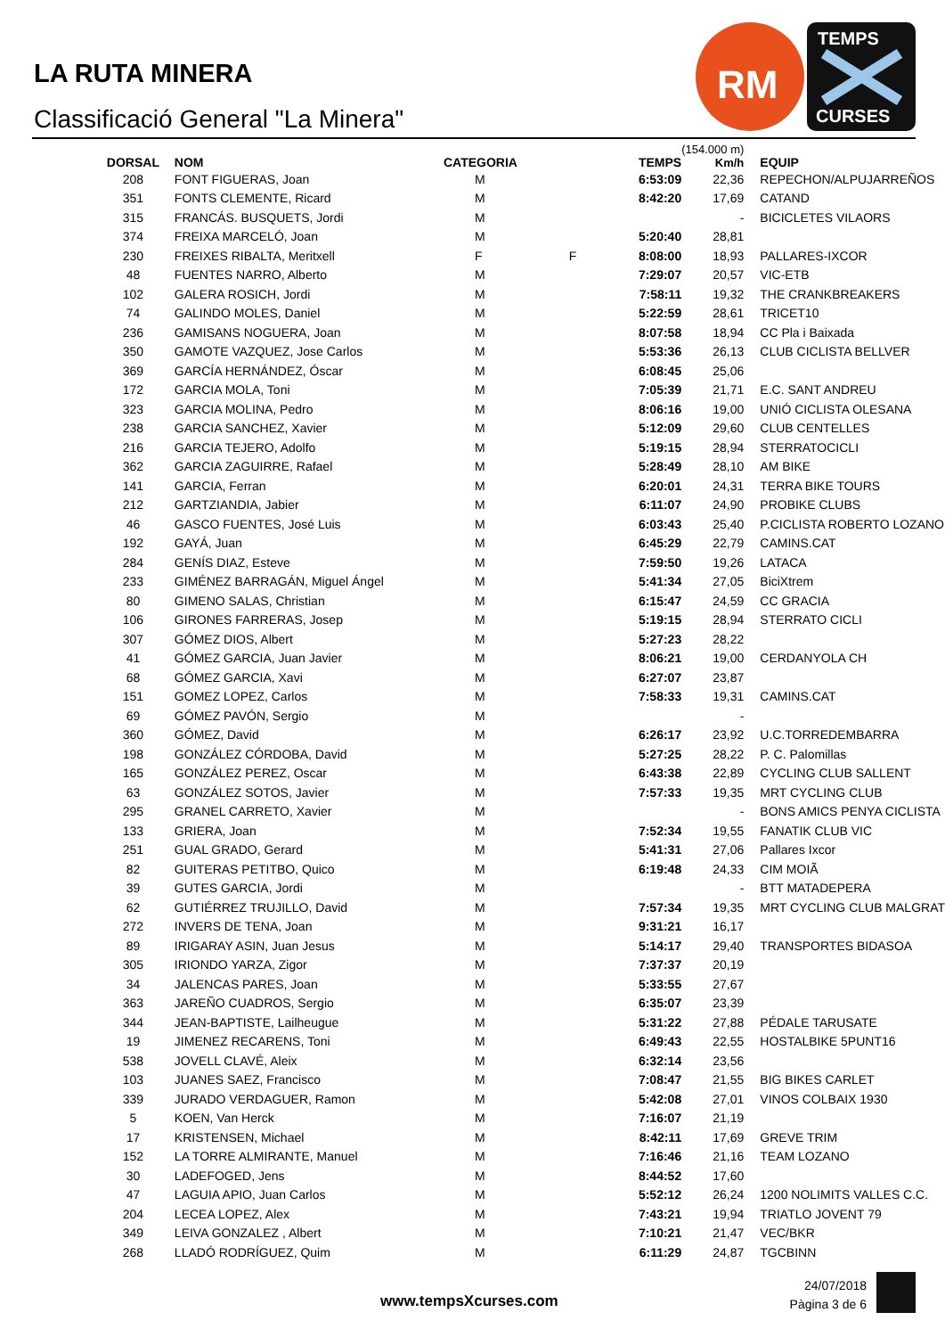LA RUTA MINERA
Classificació General "La Minera"
RM
TEMPS
CURSES
| DORSAL | NOM | CATEGORIA | | TEMPS | (154.000 m) Km/h | EQUIP |
| --- | --- | --- | --- | --- | --- | --- |
| 208 | FONT FIGUERAS, Joan | M | | 6:53:09 | 22,36 | REPECHON/ALPUJARREÑOS |
| 351 | FONTS CLEMENTE, Ricard | M | | 8:42:20 | 17,69 | CATAND |
| 315 | FRANCÁS. BUSQUETS, Jordi | M | | | - | BICICLETES VILAORS |
| 374 | FREIXA MARCELÓ, Joan | M | | 5:20:40 | 28,81 | |
| 230 | FREIXES RIBALTA, Meritxell | F | F | 8:08:00 | 18,93 | PALLARES-IXCOR |
| 48 | FUENTES NARRO, Alberto | M | | 7:29:07 | 20,57 | VIC-ETB |
| 102 | GALERA ROSICH, Jordi | M | | 7:58:11 | 19,32 | THE CRANKBREAKERS |
| 74 | GALINDO MOLES, Daniel | M | | 5:22:59 | 28,61 | TRICET10 |
| 236 | GAMISANS NOGUERA, Joan | M | | 8:07:58 | 18,94 | CC Pla i Baixada |
| 350 | GAMOTE VAZQUEZ, Jose Carlos | M | | 5:53:36 | 26,13 | CLUB CICLISTA BELLVER |
| 369 | GARCÍA HERNÁNDEZ, Óscar | M | | 6:08:45 | 25,06 | |
| 172 | GARCIA MOLA, Toni | M | | 7:05:39 | 21,71 | E.C. SANT ANDREU |
| 323 | GARCIA MOLINA, Pedro | M | | 8:06:16 | 19,00 | UNIÓ CICLISTA OLESANA |
| 238 | GARCIA SANCHEZ, Xavier | M | | 5:12:09 | 29,60 | CLUB CENTELLES |
| 216 | GARCIA TEJERO, Adolfo | M | | 5:19:15 | 28,94 | STERRATOCICLI |
| 362 | GARCIA ZAGUIRRE, Rafael | M | | 5:28:49 | 28,10 | AM BIKE |
| 141 | GARCIA, Ferran | M | | 6:20:01 | 24,31 | TERRA BIKE TOURS |
| 212 | GARTZIANDIA, Jabier | M | | 6:11:07 | 24,90 | PROBIKE CLUBS |
| 46 | GASCO FUENTES, José Luis | M | | 6:03:43 | 25,40 | P.CICLISTA ROBERTO LOZANO |
| 192 | GAYÁ, Juan | M | | 6:45:29 | 22,79 | CAMINS.CAT |
| 284 | GENÍS DIAZ, Esteve | M | | 7:59:50 | 19,26 | LATACA |
| 233 | GIMÉNEZ BARRAGÁN, Miguel Ángel | M | | 5:41:34 | 27,05 | BiciXtrem |
| 80 | GIMENO SALAS, Christian | M | | 6:15:47 | 24,59 | CC GRACIA |
| 106 | GIRONES FARRERAS, Josep | M | | 5:19:15 | 28,94 | STERRATO CICLI |
| 307 | GÓMEZ DIOS, Albert | M | | 5:27:23 | 28,22 | |
| 41 | GÓMEZ GARCIA, Juan Javier | M | | 8:06:21 | 19,00 | CERDANYOLA CH |
| 68 | GÓMEZ GARCIA, Xavi | M | | 6:27:07 | 23,87 | |
| 151 | GOMEZ LOPEZ, Carlos | M | | 7:58:33 | 19,31 | CAMINS.CAT |
| 69 | GÓMEZ PAVÓN, Sergio | M | | | - | |
| 360 | GÓMEZ, David | M | | 6:26:17 | 23,92 | U.C.TORREDEMBARRA |
| 198 | GONZÁLEZ CÓRDOBA, David | M | | 5:27:25 | 28,22 | P. C. Palomillas |
| 165 | GONZÁLEZ PEREZ, Oscar | M | | 6:43:38 | 22,89 | CYCLING CLUB SALLENT |
| 63 | GONZÁLEZ SOTOS, Javier | M | | 7:57:33 | 19,35 | MRT CYCLING CLUB |
| 295 | GRANEL CARRETO, Xavier | M | | | - | BONS AMICS PENYA CICLISTA |
| 133 | GRIERA, Joan | M | | 7:52:34 | 19,55 | FANATIK CLUB VIC |
| 251 | GUAL GRADO, Gerard | M | | 5:41:31 | 27,06 | Pallares Ixcor |
| 82 | GUITERAS PETITBO, Quico | M | | 6:19:48 | 24,33 | CIM MOIÃ |
| 39 | GUTES GARCIA, Jordi | M | | | - | BTT MATADEPERA |
| 62 | GUTIÉRREZ TRUJILLO, David | M | | 7:57:34 | 19,35 | MRT CYCLING CLUB MALGRAT |
| 272 | INVERS DE TENA, Joan | M | | 9:31:21 | 16,17 | |
| 89 | IRIGARAY ASIN, Juan Jesus | M | | 5:14:17 | 29,40 | TRANSPORTES BIDASOA |
| 305 | IRIONDO YARZA, Zigor | M | | 7:37:37 | 20,19 | |
| 34 | JALENCAS PARES, Joan | M | | 5:33:55 | 27,67 | |
| 363 | JAREÑO CUADROS, Sergio | M | | 6:35:07 | 23,39 | |
| 344 | JEAN-BAPTISTE, Lailheugue | M | | 5:31:22 | 27,88 | PÉDALE TARUSATE |
| 19 | JIMENEZ RECARENS, Toni | M | | 6:49:43 | 22,55 | HOSTALBIKE 5PUNT16 |
| 538 | JOVELL CLAVÉ, Aleix | M | | 6:32:14 | 23,56 | |
| 103 | JUANES SAEZ, Francisco | M | | 7:08:47 | 21,55 | BIG BIKES CARLET |
| 339 | JURADO VERDAGUER, Ramon | M | | 5:42:08 | 27,01 | VINOS COLBAIX 1930 |
| 5 | KOEN, Van Herck | M | | 7:16:07 | 21,19 | |
| 17 | KRISTENSEN, Michael | M | | 8:42:11 | 17,69 | GREVE TRIM |
| 152 | LA TORRE ALMIRANTE, Manuel | M | | 7:16:46 | 21,16 | TEAM LOZANO |
| 30 | LADEFOGED, Jens | M | | 8:44:52 | 17,60 | |
| 47 | LAGUIA APIO, Juan Carlos | M | | 5:52:12 | 26,24 | 1200 NOLIMITS VALLES C.C. |
| 204 | LECEA LOPEZ, Alex | M | | 7:43:21 | 19,94 | TRIATLO JOVENT 79 |
| 349 | LEIVA GONZALEZ , Albert | M | | 7:10:21 | 21,47 | VEC/BKR |
| 268 | LLADÓ RODRÍGUEZ, Quim | M | | 6:11:29 | 24,87 | TGCBINN |
www.tempsXcurses.com
24/07/2018
Pàgina 3 de 6